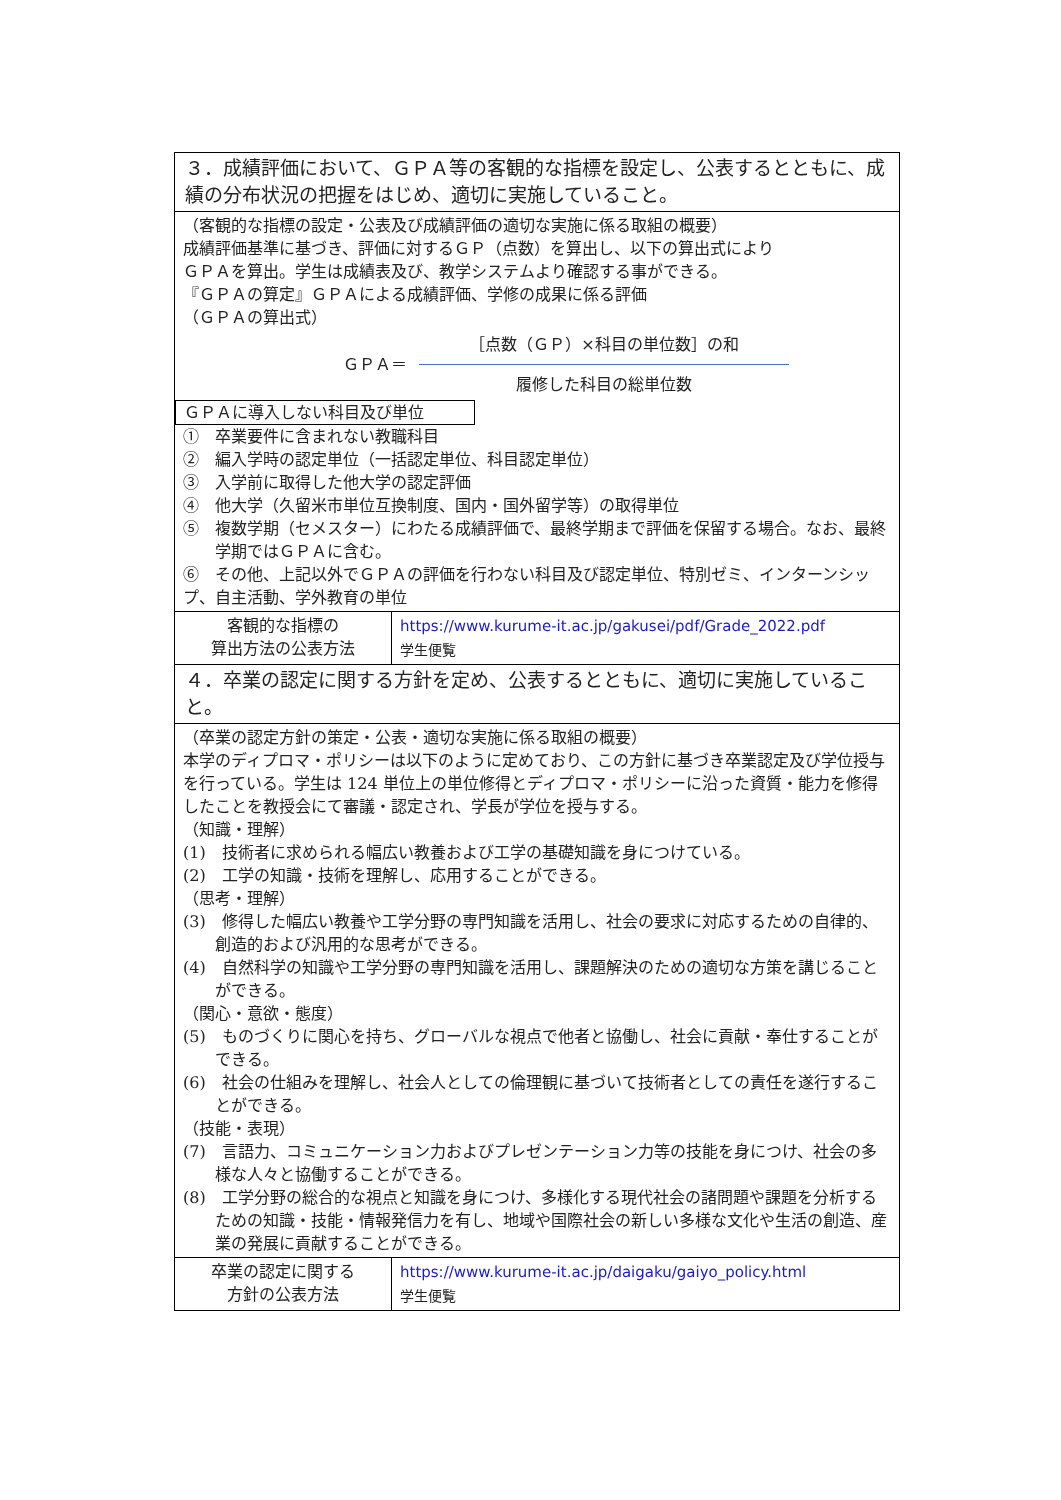| ３．成績評価において、ＧＰＡ等の客観的な指標を設定し、公表するとともに、成績の分布状況の把握をはじめ、適切に実施していること。 | |
| （客観的な指標の設定・公表及び成績評価の適切な実施に係る取組の概要） 成績評価基準に基づき、評価に対するＧＰ（点数）を算出し、以下の算出式により ＧＰＡを算出。学生は成績表及び、教学システムより確認する事ができる。 『ＧＰＡの算定』ＧＰＡによる成績評価、学修の成果に係る評価 （ＧＰＡの算出式） ＧＰＡ＝ ［点数（ＧＰ）×科目の単位数］の和 履修した科目の総単位数 ＧＰＡに導入しない科目及び単位 ① 卒業要件に含まれない教職科目 ② 編入学時の認定単位（一括認定単位、科目認定単位） ③ 入学前に取得した他大学の認定評価 ④ 他大学（久留米市単位互換制度、国内・国外留学等）の取得単位 ⑤ 複数学期（セメスター）にわたる成績評価で、最終学期まで評価を保留する場合。なお、最終学期ではＧＰＡに含む。 ⑥ その他、上記以外でＧＰＡの評価を行わない科目及び認定単位、特別ゼミ、インターンシップ、自主活動、学外教育の単位 | |
| 客観的な指標の 算出方法の公表方法 | https://www.kurume-it.ac.jp/gakusei/pdf/Grade_2022.pdf 学生便覧 |
| ４．卒業の認定に関する方針を定め、公表するとともに、適切に実施していること。 | |
| （卒業の認定方針の策定・公表・適切な実施に係る取組の概要） 本学のディプロマ・ポリシーは以下のように定めており、この方針に基づき卒業認定及び学位授与を行っている。学生は 124 単位上の単位修得とディプロマ・ポリシーに沿った資質・能力を修得したことを教授会にて審議・認定され、学長が学位を授与する。 （知識・理解） (1) 技術者に求められる幅広い教養および工学の基礎知識を身につけている。 (2) 工学の知識・技術を理解し、応用することができる。 （思考・理解） (3) 修得した幅広い教養や工学分野の専門知識を活用し、社会の要求に対応するための自律的、創造的および汎用的な思考ができる。 (4) 自然科学の知識や工学分野の専門知識を活用し、課題解決のための適切な方策を講じることができる。 （関心・意欲・態度） (5) ものづくりに関心を持ち、グローバルな視点で他者と協働し、社会に貢献・奉仕することができる。 (6) 社会の仕組みを理解し、社会人としての倫理観に基づいて技術者としての責任を遂行することができる。 （技能・表現） (7) 言語力、コミュニケーション力およびプレゼンテーション力等の技能を身につけ、社会の多様な人々と協働することができる。 (8) 工学分野の総合的な視点と知識を身につけ、多様化する現代社会の諸問題や課題を分析するための知識・技能・情報発信力を有し、地域や国際社会の新しい多様な文化や生活の創造、産業の発展に貢献することができる。 | |
| 卒業の認定に関する 方針の公表方法 | https://www.kurume-it.ac.jp/daigaku/gaiyo_policy.html 学生便覧 |